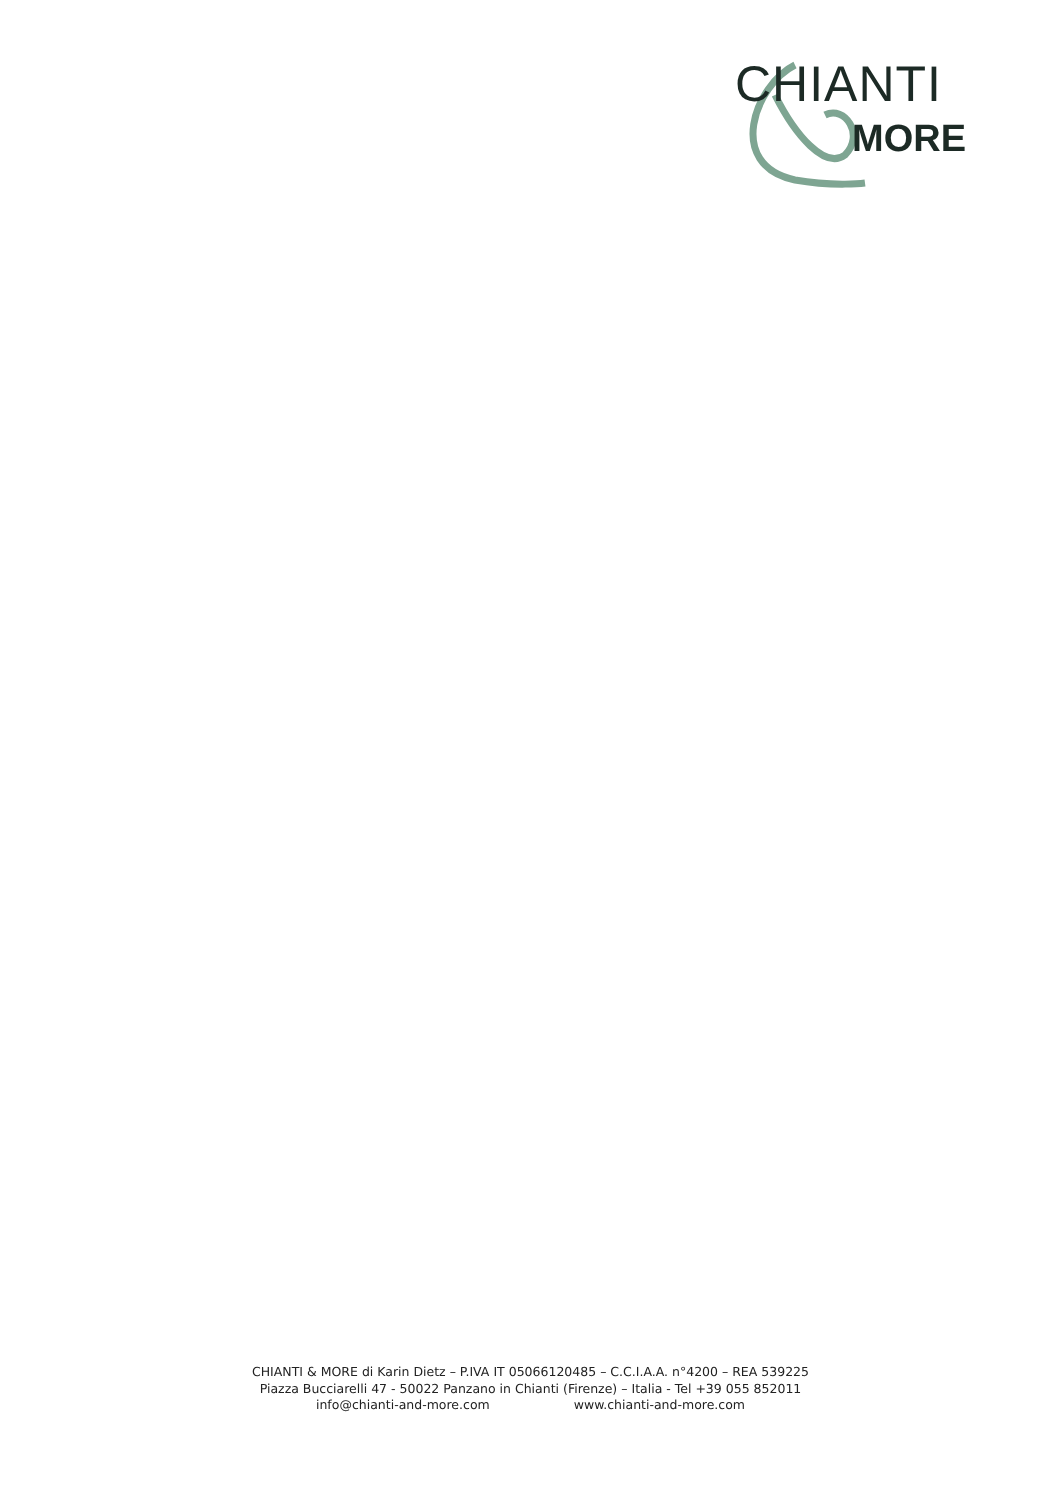CHIANTI
MORE
CHIANTI & MORE di Karin Dietz – P.IVA IT 05066120485 – C.C.I.A.A. n°4200 – REA 539225
Piazza Bucciarelli 47 - 50022 Panzano in Chianti (Firenze) – Italia - Tel +39 055 852011
info@chianti-and-more.com www.chianti-and-more.com